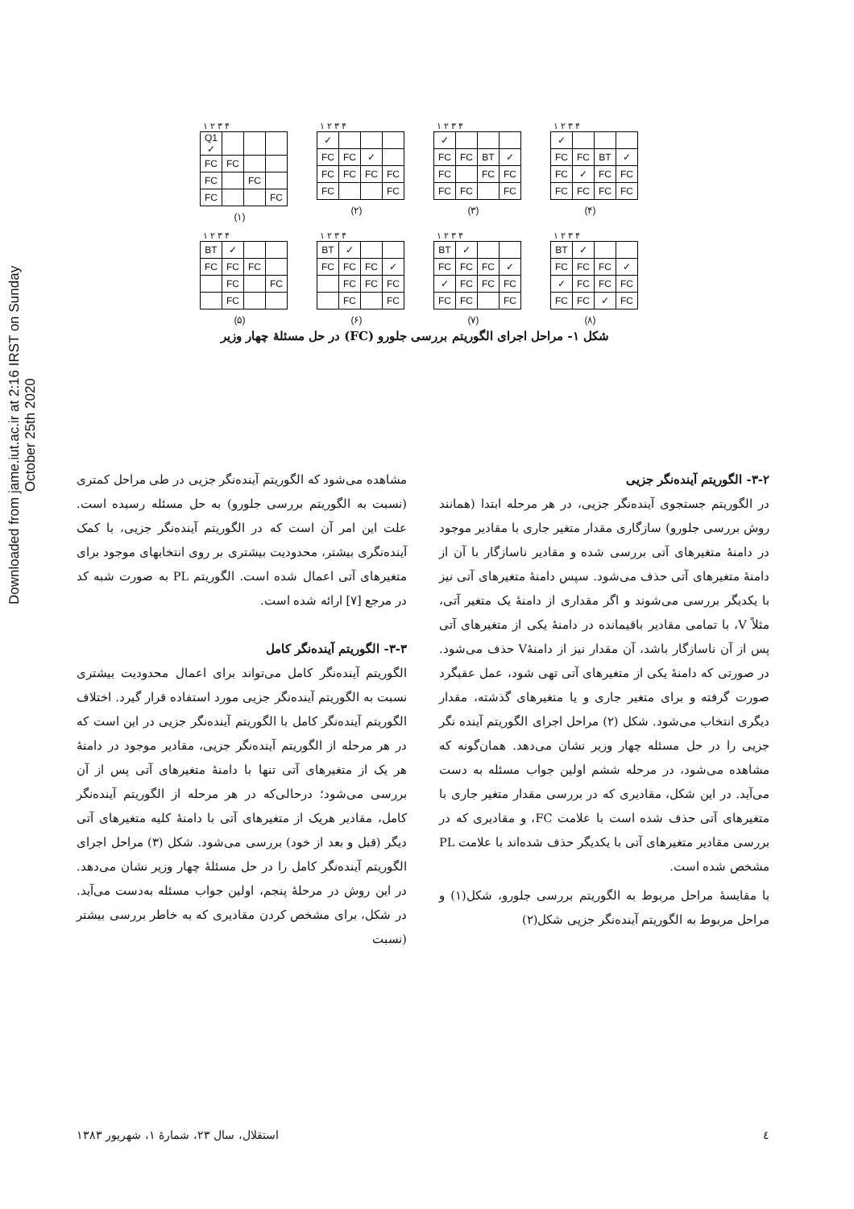Downloaded from jame.iut.ac.ir at 2:16 IRST on Sunday October 25th 2020
۱ ۲ ۳ ۴
| Q1 ✓ | | | |
| FC | FC | | |
| FC | | FC | |
| FC | | | FC |
(۱)
۱ ۲ ۳ ۴
| ✓ | | | |
| FC | FC | ✓ | |
| FC | FC | FC | FC |
| FC | | | FC |
(۲)
۱ ۲ ۳ ۴
| ✓ | | | |
| FC | FC | BT | ✓ |
| FC | | FC | FC |
| FC | FC | | FC |
(۳)
۱ ۲ ۳ ۴
| ✓ | | | |
| FC | FC | BT | ✓ |
| FC | ✓ | FC | FC |
| FC | FC | FC | FC |
(۴)
۱ ۲ ۳ ۴
| BT | ✓ | | |
| FC | FC | FC | |
| | FC | | FC |
| | FC | | |
(۵)
۱ ۲ ۳ ۴
| BT | ✓ | | |
| FC | FC | FC | ✓ |
| | FC | FC | FC |
| | FC | | FC |
(۶)
۱ ۲ ۳ ۴
| BT | ✓ | | |
| FC | FC | FC | ✓ |
| ✓ | FC | FC | FC |
| FC | FC | | FC |
(۷)
۱ ۲ ۳ ۴
| BT | ✓ | | |
| FC | FC | FC | ✓ |
| ✓ | FC | FC | FC |
| FC | FC | ✓ | FC |
(۸)
شکل ۱- مراحل اجرای الگوریتم بررسی جلورو (FC) در حل مسئلهٔ چهار وزیر
۳-۲- الگوریتم آینده‌نگر جزیی
در الگوریتم جستجوی آینده‌نگر جزیی، در هر مرحله ابتدا (همانند روش بررسی جلورو) سازگاری مقدار متغیر جاری با مقادیر موجود در دامنهٔ متغیرهای آتی بررسی شده و مقادیر ناسازگار با آن از دامنهٔ متغیرهای آتی حذف می‌شود. سپس دامنهٔ متغیرهای آتی نیز با یکدیگر بررسی می‌شوند و اگر مقداری از دامنهٔ یک متغیر آتی، مثلاً V، با تمامی مقادیر باقیمانده در دامنهٔ یکی از متغیرهای آتی پس از آن ناسازگار باشد، آن مقدار نیز از دامنهٔV حذف می‌شود. در صورتی که دامنهٔ یکی از متغیرهای آتی تهی شود، عمل عقبگرد صورت گرفته و برای متغیر جاری و یا متغیرهای گذشته، مقدار دیگری انتخاب می‌شود. شکل (۲) مراحل اجرای الگوریتم آینده نگر جزیی را در حل مسئله چهار وزیر نشان می‌دهد. همان‌گونه که مشاهده می‌شود، در مرحله ششم اولین جواب مسئله به دست می‌آید. در این شکل، مقادیری که در بررسی مقدار متغیر جاری با متغیرهای آتی حذف شده است با علامت FC، و مقادیری که در بررسی مقادیر متغیرهای آتی با یکدیگر حذف شده‌اند با علامت PL مشخص شده است.
با مقایسهٔ مراحل مربوط به الگوریتم بررسی جلورو، شکل(۱) و مراحل مربوط به الگوریتم آینده‌نگر جزیی شکل(۲)
مشاهده می‌شود که الگوریتم آینده‌نگر جزیی در طی مراحل کمتری (نسبت به الگوریتم بررسی جلورو) به حل مسئله رسیده است. علت این امر آن است که در الگوریتم آینده‌نگر جزیی، با کمک آینده‌نگری بیشتر، محدودیت بیشتری بر روی انتخابهای موجود برای متغیرهای آتی اعمال شده است. الگوریتم PL به صورت شبه کد در مرجع [۷] ارائه شده است.
۳-۳- الگوریتم آینده‌نگر کامل
الگوریتم آینده‌نگر کامل می‌تواند برای اعمال محدودیت بیشتری نسبت به الگوریتم آینده‌نگر جزیی مورد استفاده قرار گیرد. اختلاف الگوریتم آینده‌نگر کامل با الگوریتم آینده‌نگر جزیی در این است که در هر مرحله از الگوریتم آینده‌نگر جزیی، مقادیر موجود در دامنهٔ هر یک از متغیرهای آتی تنها با دامنهٔ متغیرهای آتی پس از آن بررسی می‌شود؛ درحالی‌که در هر مرحله از الگوریتم آینده‌نگر کامل، مقادیر هریک از متغیرهای آتی با دامنهٔ کلیه متغیرهای آتی دیگر (قبل و بعد از خود) بررسی می‌شود. شکل (۳) مراحل اجرای الگوریتم آینده‌نگر کامل را در حل مسئلهٔ چهار وزیر نشان می‌دهد. در این روش در مرحلهٔ پنجم، اولین جواب مسئله به‌دست می‌آید. در شکل، برای مشخص کردن مقادیری که به خاطر بررسی بیشتر (نسبت
٤ استقلال، سال ۲۳، شمارهٔ ۱، شهریور ۱۳۸۳